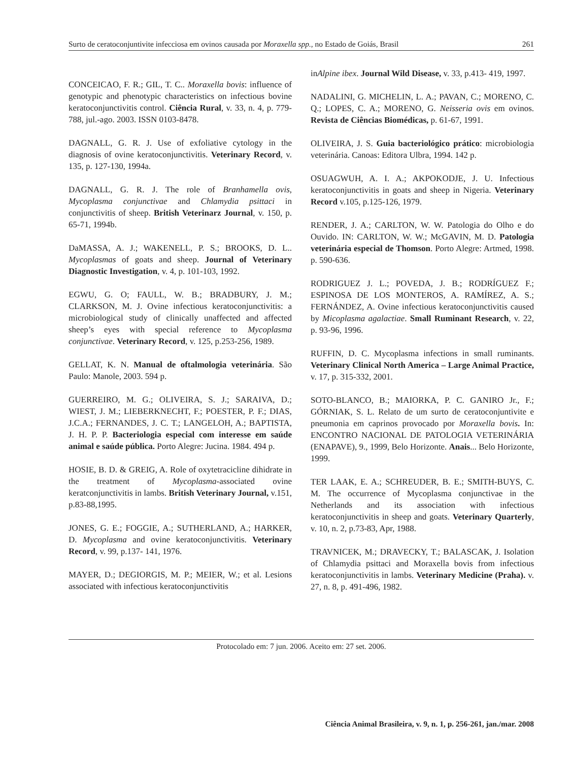Surto de ceratoconjuntivite infecciosa em ovinos causada por Moraxella spp., no Estado de Goiás, Brasil 261
CONCEICAO, F. R.; GIL, T. C.. Moraxella bovis: influence of genotypic and phenotypic characteristics on infectious bovine keratoconjunctivitis control. Ciência Rural, v. 33, n. 4, p. 779-788, jul.-ago. 2003. ISSN 0103-8478.
DAGNALL, G. R. J. Use of exfoliative cytology in the diagnosis of ovine keratoconjunctivitis. Veterinary Record, v. 135, p. 127-130, 1994a.
DAGNALL, G. R. J. The role of Branhamella ovis, Mycoplasma conjunctivae and Chlamydia psittaci in conjunctivitis of sheep. British Veterinarz Journal, v. 150, p. 65-71, 1994b.
DaMASSA, A. J.; WAKENELL, P. S.; BROOKS, D. L.. Mycoplasmas of goats and sheep. Journal of Veterinary Diagnostic Investigation, v. 4, p. 101-103, 1992.
EGWU, G. O; FAULL, W. B.; BRADBURY, J. M.; CLARKSON, M. J. Ovine infectious keratoconjunctivitis: a microbiological study of clinically unaffected and affected sheep’s eyes with special reference to Mycoplasma conjunctivae. Veterinary Record, v. 125, p.253-256, 1989.
GELLAT, K. N. Manual de oftalmologia veterinária. São Paulo: Manole, 2003. 594 p.
GUERREIRO, M. G.; OLIVEIRA, S. J.; SARAIVA, D.; WIEST, J. M.; LIEBERKNECHT, F.; POESTER, P. F.; DIAS, J.C.A.; FERNANDES, J. C. T.; LANGELOH, A.; BAPTISTA, J. H. P. P. Bacteriologia especial com interesse em saúde animal e saúde pública. Porto Alegre: Jucina. 1984. 494 p.
HOSIE, B. D. & GREIG, A. Role of oxytetracicline dihidrate in the treatment of Mycoplasma-associated ovine keratconjunctivitis in lambs. British Veterinary Journal, v.151, p.83-88,1995.
JONES, G. E.; FOGGIE, A.; SUTHERLAND, A.; HARKER, D. Mycoplasma and ovine keratoconjunctivitis. Veterinary Record, v. 99, p.137- 141, 1976.
MAYER, D.; DEGIORGIS, M. P.; MEIER, W.; et al. Lesions associated with infectious keratoconjunctivitis
inAlpine ibex. Journal Wild Disease, v. 33, p.413- 419, 1997.
NADALINI, G. MICHELIN, L. A.; PAVAN, C.; MORENO, C. Q.; LOPES, C. A.; MORENO, G. Neisseria ovis em ovinos. Revista de Ciências Biomédicas, p. 61-67, 1991.
OLIVEIRA, J. S. Guia bacteriológico prático: microbiologia veterinária. Canoas: Editora Ulbra, 1994. 142 p.
OSUAGWUH, A. I. A.; AKPOKODJE, J. U. Infectious keratoconjunctivitis in goats and sheep in Nigeria. Veterinary Record v.105, p.125-126, 1979.
RENDER, J. A.; CARLTON, W. W. Patologia do Olho e do Ouvido. IN: CARLTON, W. W.; McGAVIN, M. D. Patologia veterinária especial de Thomson. Porto Alegre: Artmed, 1998. p. 590-636.
RODRIGUEZ J. L.; POVEDA, J. B.; RODRÍGUEZ F.; ESPINOSA DE LOS MONTEROS, A. RAMÍREZ, A. S.; FERNÁNDEZ, A. Ovine infectious keratoconjunctivitis caused by Micoplasma agalactiae. Small Ruminant Research, v. 22, p. 93-96, 1996.
RUFFIN, D. C. Mycoplasma infections in small ruminants. Veterinary Clinical North America – Large Animal Practice, v. 17, p. 315-332, 2001.
SOTO-BLANCO, B.; MAIORKA, P. C. GANIRO Jr., F.; GÓRNIAK, S. L. Relato de um surto de ceratoconjuntivite e pneumonia em caprinos provocado por Moraxella bovis. In: ENCONTRO NACIONAL DE PATOLOGIA VETERINÁRIA (ENAPAVE), 9., 1999, Belo Horizonte. Anais... Belo Horizonte, 1999.
TER LAAK, E. A.; SCHREUDER, B. E.; SMITH-BUYS, C. M. The occurrence of Mycoplasma conjunctivae in the Netherlands and its association with infectious keratoconjunctivitis in sheep and goats. Veterinary Quarterly, v. 10, n. 2, p.73-83, Apr, 1988.
TRAVNICEK, M.; DRAVECKY, T.; BALASCAK, J. Isolation of Chlamydia psittaci and Moraxella bovis from infectious keratoconjunctivitis in lambs. Veterinary Medicine (Praha). v. 27, n. 8, p. 491-496, 1982.
Protocolado em: 7 jun. 2006. Aceito em: 27 set. 2006.
Ciência Animal Brasileira, v. 9, n. 1, p. 256-261, jan./mar. 2008